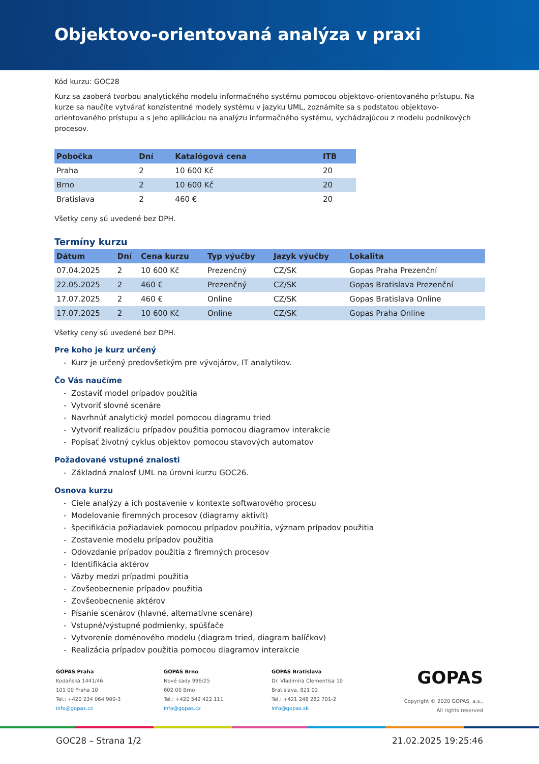Objektovo-orientovaná analýza v praxi
Kód kurzu: GOC28
Kurz sa zaoberá tvorbou analytického modelu informačného systému pomocou objektovo-orientovaného prístupu. Na kurze sa naučíte vytvárať konzistentné modely systému v jazyku UML, zoznámite sa s podstatou objektovo-orientovaného prístupu a s jeho aplikáciou na analýzu informačného systému, vychádzajúcou z modelu podnikových procesov.
| Pobočka | Dní | Katalógová cena | ITB |
| --- | --- | --- | --- |
| Praha | 2 | 10 600 Kč | 20 |
| Brno | 2 | 10 600 Kč | 20 |
| Bratislava | 2 | 460 € | 20 |
Všetky ceny sú uvedené bez DPH.
Termíny kurzu
| Dátum | Dní | Cena kurzu | Typ výučby | Jazyk výučby | Lokalita |
| --- | --- | --- | --- | --- | --- |
| 07.04.2025 | 2 | 10 600 Kč | Prezenčný | CZ/SK | Gopas Praha Prezenční |
| 22.05.2025 | 2 | 460 € | Prezenčný | CZ/SK | Gopas Bratislava Prezenční |
| 17.07.2025 | 2 | 460 € | Online | CZ/SK | Gopas Bratislava Online |
| 17.07.2025 | 2 | 10 600 Kč | Online | CZ/SK | Gopas Praha Online |
Všetky ceny sú uvedené bez DPH.
Pre koho je kurz určený
- Kurz je určený predovšetkým pre vývojárov, IT analytikov.
Čo Vás naučíme
- Zostaviť model prípadov použitia
- Vytvoriť slovné scenáre
- Navrhnúť analytický model pomocou diagramu tried
- Vytvoriť realizáciu prípadov použitia pomocou diagramov interakcie
- Popísať životný cyklus objektov pomocou stavových automatov
Požadované vstupné znalosti
- Základná znalosť UML na úrovni kurzu GOC26.
Osnova kurzu
- Ciele analýzy a ich postavenie v kontexte softwarového procesu
- Modelovanie firemných procesov (diagramy aktivít)
- špecifikácia požiadaviek pomocou prípadov použitia, význam prípadov použitia
- Zostavenie modelu prípadov použitia
- Odovzdanie prípadov použitia z firemných procesov
- Identifikácia aktérov
- Väzby medzi prípadmi použitia
- Zovšeobecnenie prípadov použitia
- Zovšeobecnenie aktérov
- Písanie scenárov (hlavné, alternatívne scenáre)
- Vstupné/výstupné podmienky, spúšťače
- Vytvorenie doménového modelu (diagram tried, diagram balíčkov)
- Realizácia prípadov použitia pomocou diagramov interakcie
GOPAS Praha
Kodaňská 1441/46
101 00 Praha 10
Tel.: +420 234 064 900-3
info@gopas.cz
GOPAS Brno
Nové sady 996/25
602 00 Brno
Tel.: +420 542 422 111
info@gopas.cz
GOPAS Bratislava
Dr. Vladimíra Clementisa 10
Bratislava, 821 02
Tel.: +421 248 282 701-2
info@gopas.sk
GOPAS
Copyright © 2020 GOPAS, a.s.,
All rights reserved
GOC28 – Strana 1/2 21.02.2025 19:25:46